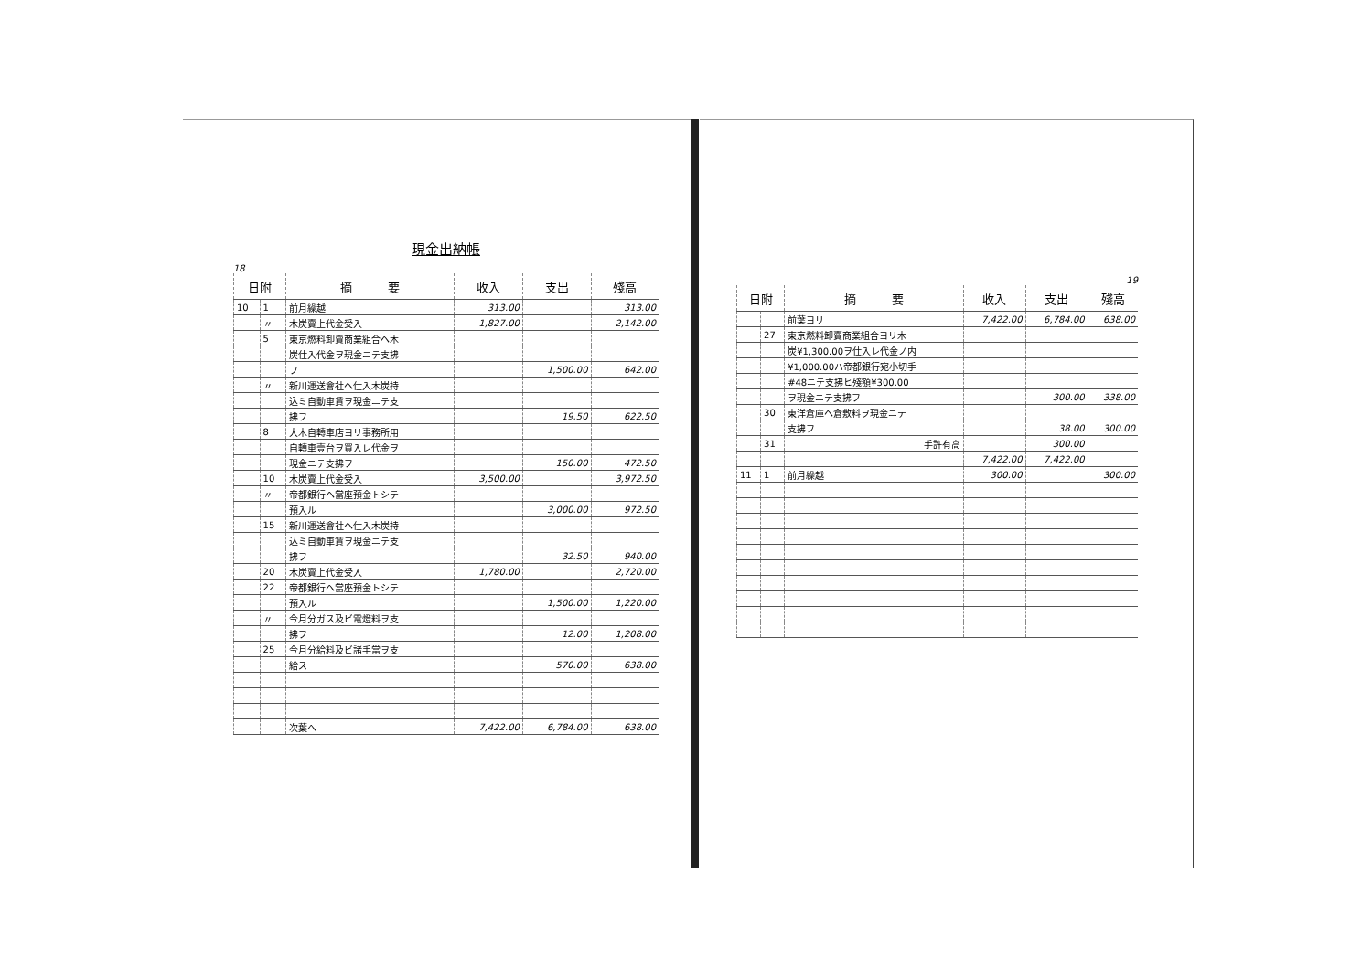現金出納帳
18
| 日附 | | 摘 要 | 收入 | 支出 | 殘高 |
| --- | --- | --- | --- | --- | --- |
| 10 | 1 | 前月繰越 | 313.00 | | 313.00 |
| | 〃 | 木炭賣上代金受入 | 1,827.00 | | 2,142.00 |
| | 5 | 東京燃料卸賣商業組合ヘ木 | | | |
| | | 炭仕入代金ヲ現金ニテ支拂 | | | |
| | | フ | | 1,500.00 | 642.00 |
| | 〃 | 新川運送會社ヘ仕入木炭持 | | | |
| | | 込ミ自動車賃ヲ現金ニテ支 | | | |
| | | 拂フ | | 19.50 | 622.50 |
| | 8 | 大木自轉車店ヨリ事務所用 | | | |
| | | 自轉車壹台ヲ買入レ代金ヲ | | | |
| | | 現金ニテ支拂フ | | 150.00 | 472.50 |
| | 10 | 木炭賣上代金受入 | 3,500.00 | | 3,972.50 |
| | 〃 | 帝都銀行ヘ當座預金トシテ | | | |
| | | 預入ル | | 3,000.00 | 972.50 |
| | 15 | 新川運送會社ヘ仕入木炭持 | | | |
| | | 込ミ自動車賃ヲ現金ニテ支 | | | |
| | | 拂フ | | 32.50 | 940.00 |
| | 20 | 木炭賣上代金受入 | 1,780.00 | | 2,720.00 |
| | 22 | 帝都銀行ヘ當座預金トシテ | | | |
| | | 預入ル | | 1,500.00 | 1,220.00 |
| | 〃 | 今月分ガス及ビ電燈料ヲ支 | | | |
| | | 拂フ | | 12.00 | 1,208.00 |
| | 25 | 今月分給料及ビ諸手當ヲ支 | | | |
| | | 給ス | | 570.00 | 638.00 |
| | | 次葉へ | 7,422.00 | 6,784.00 | 638.00 |
19
| 日附 | | 摘 要 | 收入 | 支出 | 殘高 |
| --- | --- | --- | --- | --- | --- |
| | | 前葉ヨリ | 7,422.00 | 6,784.00 | 638.00 |
| | 27 | 東京燃料卸賣商業組合ヨリ木 | | | |
| | | 炭¥1,300.00ヲ仕入レ代金ノ内 | | | |
| | | ¥1,000.00ハ帝都銀行宛小切手 | | | |
| | | #48ニテ支拂ヒ殘額¥300.00 | | | |
| | | ヲ現金ニテ支拂フ | | 300.00 | 338.00 |
| | 30 | 東洋倉庫ヘ倉敷料ヲ現金ニテ | | | |
| | | 支拂フ | | 38.00 | 300.00 |
| | 31 | 手許有高 | | 300.00 | |
| | | | 7,422.00 | 7,422.00 | |
| 11 | 1 | 前月繰越 | 300.00 | | 300.00 |